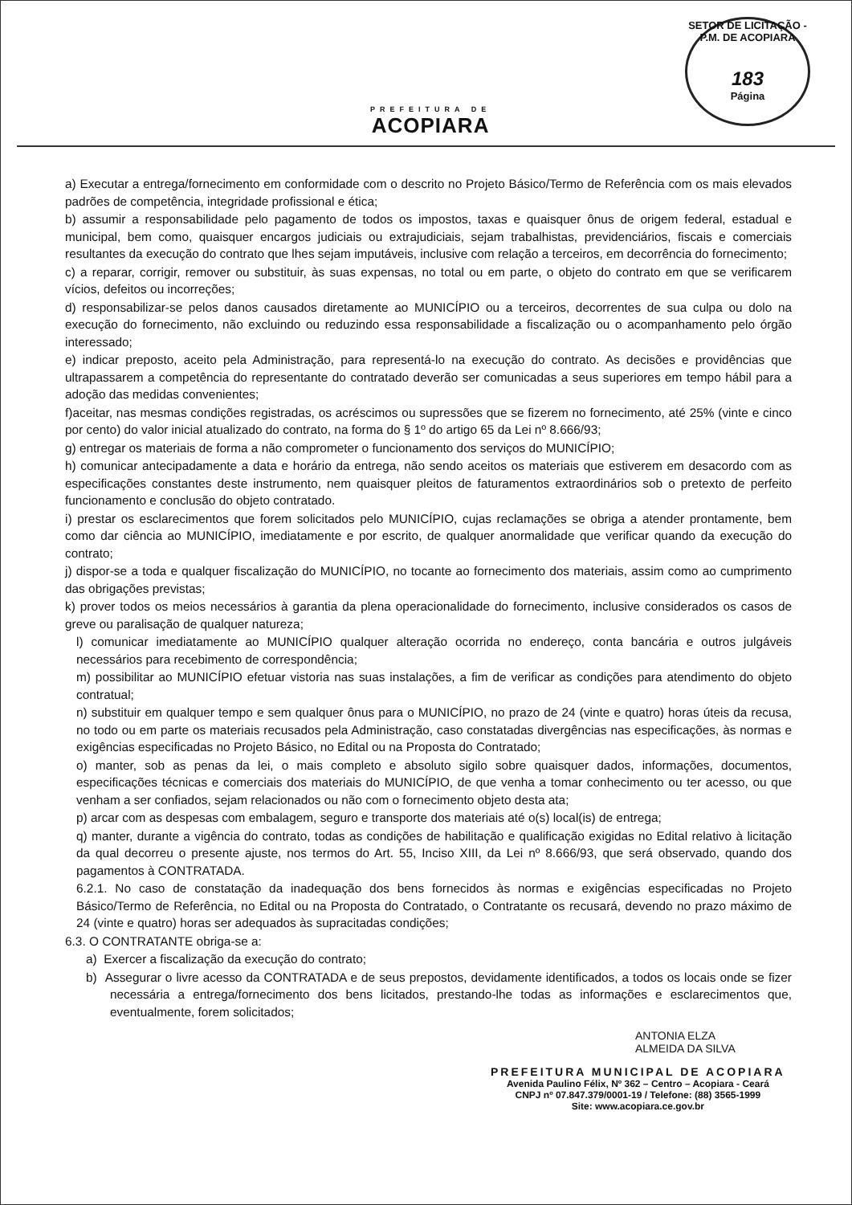PREFEITURA DE
ACOPIARA
SETOR DE LICITAÇÃO - P.M. DE ACOPIARA
183
Página
a) Executar a entrega/fornecimento em conformidade com o descrito no Projeto Básico/Termo de Referência com os mais elevados padrões de competência, integridade profissional e ética;
b) assumir a responsabilidade pelo pagamento de todos os impostos, taxas e quaisquer ônus de origem federal, estadual e municipal, bem como, quaisquer encargos judiciais ou extrajudiciais, sejam trabalhistas, previdenciários, fiscais e comerciais resultantes da execução do contrato que lhes sejam imputáveis, inclusive com relação a terceiros, em decorrência do fornecimento;
c) a reparar, corrigir, remover ou substituir, às suas expensas, no total ou em parte, o objeto do contrato em que se verificarem vícios, defeitos ou incorreções;
d) responsabilizar-se pelos danos causados diretamente ao MUNICÍPIO ou a terceiros, decorrentes de sua culpa ou dolo na execução do fornecimento, não excluindo ou reduzindo essa responsabilidade a fiscalização ou o acompanhamento pelo órgão interessado;
e) indicar preposto, aceito pela Administração, para representá-lo na execução do contrato. As decisões e providências que ultrapassarem a competência do representante do contratado deverão ser comunicadas a seus superiores em tempo hábil para a adoção das medidas convenientes;
f)aceitar, nas mesmas condições registradas, os acréscimos ou supressões que se fizerem no fornecimento, até 25% (vinte e cinco por cento) do valor inicial atualizado do contrato, na forma do § 1º do artigo 65 da Lei nº 8.666/93;
g) entregar os materiais de forma a não comprometer o funcionamento dos serviços do MUNICÍPIO;
h) comunicar antecipadamente a data e horário da entrega, não sendo aceitos os materiais que estiverem em desacordo com as especificações constantes deste instrumento, nem quaisquer pleitos de faturamentos extraordinários sob o pretexto de perfeito funcionamento e conclusão do objeto contratado.
i) prestar os esclarecimentos que forem solicitados pelo MUNICÍPIO, cujas reclamações se obriga a atender prontamente, bem como dar ciência ao MUNICÍPIO, imediatamente e por escrito, de qualquer anormalidade que verificar quando da execução do contrato;
j) dispor-se a toda e qualquer fiscalização do MUNICÍPIO, no tocante ao fornecimento dos materiais, assim como ao cumprimento das obrigações previstas;
k) prover todos os meios necessários à garantia da plena operacionalidade do fornecimento, inclusive considerados os casos de greve ou paralisação de qualquer natureza;
l) comunicar imediatamente ao MUNICÍPIO qualquer alteração ocorrida no endereço, conta bancária e outros julgáveis necessários para recebimento de correspondência;
m) possibilitar ao MUNICÍPIO efetuar vistoria nas suas instalações, a fim de verificar as condições para atendimento do objeto contratual;
n) substituir em qualquer tempo e sem qualquer ônus para o MUNICÍPIO, no prazo de 24 (vinte e quatro) horas úteis da recusa, no todo ou em parte os materiais recusados pela Administração, caso constatadas divergências nas especificações, às normas e exigências especificadas no Projeto Básico, no Edital ou na Proposta do Contratado;
o) manter, sob as penas da lei, o mais completo e absoluto sigilo sobre quaisquer dados, informações, documentos, especificações técnicas e comerciais dos materiais do MUNICÍPIO, de que venha a tomar conhecimento ou ter acesso, ou que venham a ser confiados, sejam relacionados ou não com o fornecimento objeto desta ata;
p) arcar com as despesas com embalagem, seguro e transporte dos materiais até o(s) local(is) de entrega;
q) manter, durante a vigência do contrato, todas as condições de habilitação e qualificação exigidas no Edital relativo à licitação da qual decorreu o presente ajuste, nos termos do Art. 55, Inciso XIII, da Lei nº 8.666/93, que será observado, quando dos pagamentos à CONTRATADA.
6.2.1. No caso de constatação da inadequação dos bens fornecidos às normas e exigências especificadas no Projeto Básico/Termo de Referência, no Edital ou na Proposta do Contratado, o Contratante os recusará, devendo no prazo máximo de 24 (vinte e quatro) horas ser adequados às supracitadas condições;
6.3. O CONTRATANTE obriga-se a:
a) Exercer a fiscalização da execução do contrato;
b) Assegurar o livre acesso da CONTRATADA e de seus prepostos, devidamente identificados, a todos os locais onde se fizer necessária a entrega/fornecimento dos bens licitados, prestando-lhe todas as informações e esclarecimentos que, eventualmente, forem solicitados;
ANTONIA ELZA
ALMEIDA DA SILVA
PREFEITURA MUNICIPAL DE ACOPIARA
Avenida Paulino Félix, Nº 362 – Centro – Acopiara - Ceará
CNPJ nº 07.847.379/0001-19 / Telefone: (88) 3565-1999
Site: www.acopiara.ce.gov.br